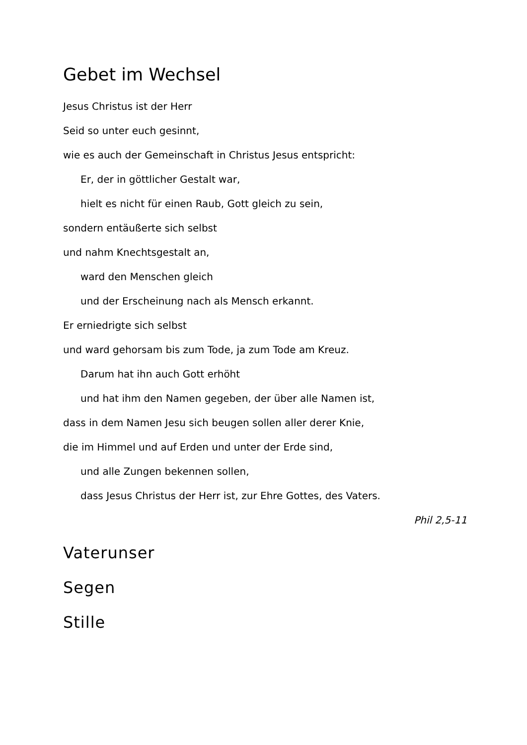Gebet im Wechsel
Jesus Christus ist der Herr
Seid so unter euch gesinnt,
wie es auch der Gemeinschaft in Christus Jesus entspricht:
Er, der in göttlicher Gestalt war,
hielt es nicht für einen Raub, Gott gleich zu sein,
sondern entäußerte sich selbst
und nahm Knechtsgestalt an,
ward den Menschen gleich
und der Erscheinung nach als Mensch erkannt.
Er erniedrigte sich selbst
und ward gehorsam bis zum Tode, ja zum Tode am Kreuz.
Darum hat ihn auch Gott erhöht
und hat ihm den Namen gegeben, der über alle Namen ist,
dass in dem Namen Jesu sich beugen sollen aller derer Knie,
die im Himmel und auf Erden und unter der Erde sind,
und alle Zungen bekennen sollen,
dass Jesus Christus der Herr ist, zur Ehre Gottes, des Vaters.
Phil 2,5-11
Vaterunser
Segen
Stille